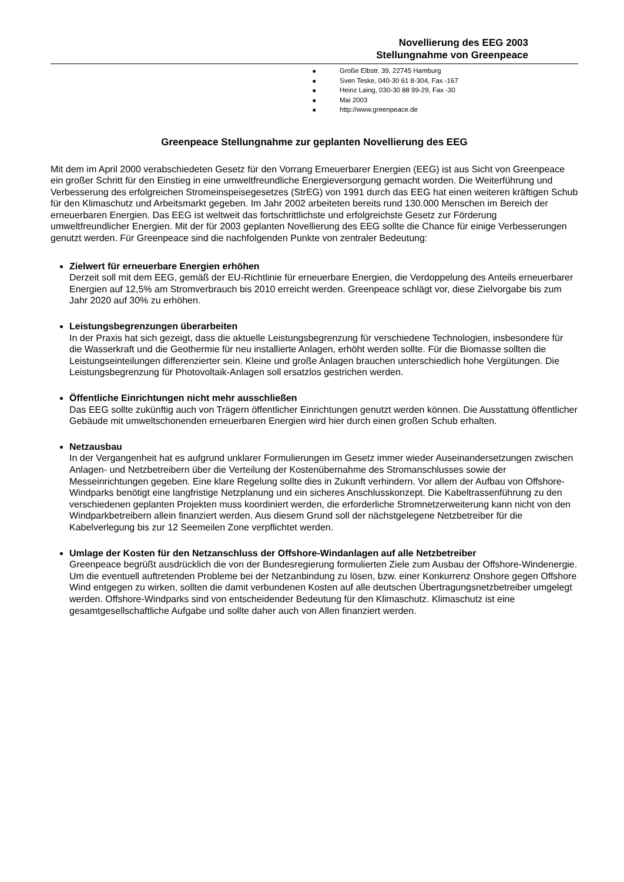Novellierung des EEG 2003
Stellungnahme von Greenpeace
■ Große Elbstr. 39, 22745 Hamburg
■ Sven Teske, 040-30 61 8-304, Fax -167
■ Heinz Laing, 030-30 88 99-29, Fax -30
■ Mai 2003
■ http://www.greenpeace.de
Greenpeace Stellungnahme zur geplanten Novellierung des EEG
Mit dem im April 2000 verabschiedeten Gesetz für den Vorrang Erneuerbarer Energien (EEG) ist aus Sicht von Greenpeace ein großer Schritt für den Einstieg in eine umweltfreundliche Energieversorgung gemacht worden. Die Weiterführung und Verbesserung des erfolgreichen Stromeinspeisegesetzes (StrEG) von 1991 durch das EEG hat einen weiteren kräftigen Schub für den Klimaschutz und Arbeitsmarkt gegeben. Im Jahr 2002 arbeiteten bereits rund 130.000 Menschen im Bereich der erneuerbaren Energien. Das EEG ist weltweit das fortschrittlichste und erfolgreichste Gesetz zur Förderung umweltfreundlicher Energien. Mit der für 2003 geplanten Novellierung des EEG sollte die Chance für einige Verbesserungen genutzt werden. Für Greenpeace sind die nachfolgenden Punkte von zentraler Bedeutung:
Zielwert für erneuerbare Energien erhöhen
Derzeit soll mit dem EEG, gemäß der EU-Richtlinie für erneuerbare Energien, die Verdoppelung des Anteils erneuerbarer Energien auf 12,5% am Stromverbrauch bis 2010 erreicht werden. Greenpeace schlägt vor, diese Zielvorgabe bis zum Jahr 2020 auf 30% zu erhöhen.
Leistungsbegrenzungen überarbeiten
In der Praxis hat sich gezeigt, dass die aktuelle Leistungsbegrenzung für verschiedene Technologien, insbesondere für die Wasserkraft und die Geothermie für neu installierte Anlagen, erhöht werden sollte. Für die Biomasse sollten die Leistungseinteilungen differenzierter sein. Kleine und große Anlagen brauchen unterschiedlich hohe Vergütungen. Die Leistungsbegrenzung für Photovoltaik-Anlagen soll ersatzlos gestrichen werden.
Öffentliche Einrichtungen nicht mehr ausschließen
Das EEG sollte zukünftig auch von Trägern öffentlicher Einrichtungen genutzt werden können. Die Ausstattung öffentlicher Gebäude mit umweltschonenden erneuerbaren Energien wird hier durch einen großen Schub erhalten.
Netzausbau
In der Vergangenheit hat es aufgrund unklarer Formulierungen im Gesetz immer wieder Auseinandersetzungen zwischen Anlagen- und Netzbetreibern über die Verteilung der Kostenübernahme des Stromanschlusses sowie der Messeinrichtungen gegeben. Eine klare Regelung sollte dies in Zukunft verhindern. Vor allem der Aufbau von Offshore-Windparks benötigt eine langfristige Netzplanung und ein sicheres Anschlusskonzept. Die Kabeltrassenführung zu den verschiedenen geplanten Projekten muss koordiniert werden, die erforderliche Stromnetzerweiterung kann nicht von den Windparkbetreibern allein finanziert werden. Aus diesem Grund soll der nächstgelegene Netzbetreiber für die Kabelverlegung bis zur 12 Seemeilen Zone verpflichtet werden.
Umlage der Kosten für den Netzanschluss der Offshore-Windanlagen auf alle Netzbetreiber
Greenpeace begrüßt ausdrücklich die von der Bundesregierung formulierten Ziele zum Ausbau der Offshore-Windenergie. Um die eventuell auftretenden Probleme bei der Netzanbindung zu lösen, bzw. einer Konkurrenz Onshore gegen Offshore Wind entgegen zu wirken, sollten die damit verbundenen Kosten auf alle deutschen Übertragungsnetzbetreiber umgelegt werden. Offshore-Windparks sind von entscheidender Bedeutung für den Klimaschutz. Klimaschutz ist eine gesamtgesellschaftliche Aufgabe und sollte daher auch von Allen finanziert werden.